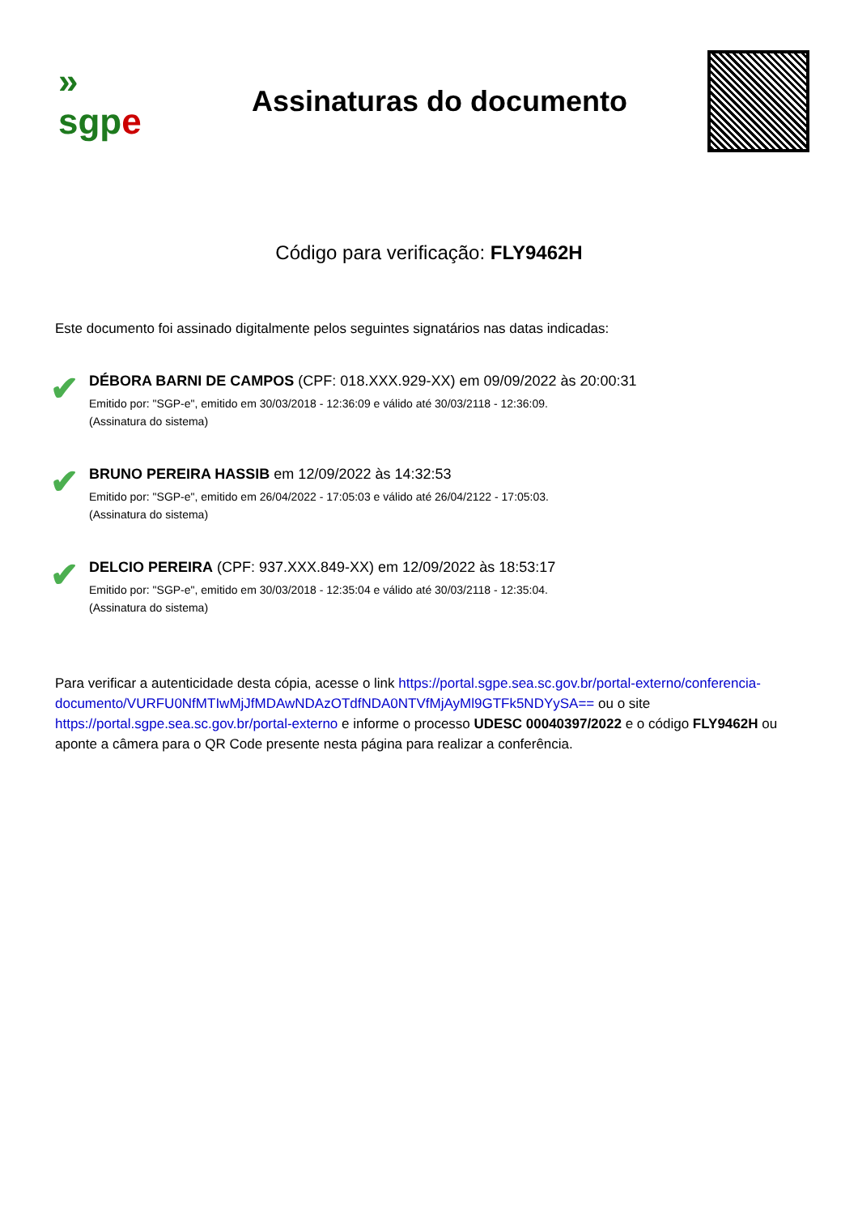»
sgpe
Assinaturas do documento
Código para verificação: FLY9462H
Este documento foi assinado digitalmente pelos seguintes signatários nas datas indicadas:
✔
DÉBORA BARNI DE CAMPOS (CPF: 018.XXX.929-XX) em 09/09/2022 às 20:00:31
Emitido por: "SGP-e", emitido em 30/03/2018 - 12:36:09 e válido até 30/03/2118 - 12:36:09.
(Assinatura do sistema)
✔
BRUNO PEREIRA HASSIB em 12/09/2022 às 14:32:53
Emitido por: "SGP-e", emitido em 26/04/2022 - 17:05:03 e válido até 26/04/2122 - 17:05:03.
(Assinatura do sistema)
✔
DELCIO PEREIRA (CPF: 937.XXX.849-XX) em 12/09/2022 às 18:53:17
Emitido por: "SGP-e", emitido em 30/03/2018 - 12:35:04 e válido até 30/03/2118 - 12:35:04.
(Assinatura do sistema)
Para verificar a autenticidade desta cópia, acesse o link https://portal.sgpe.sea.sc.gov.br/portal-externo/conferencia-documento/VURFU0NfMTIwMjJfMDAwNDAzOTdfNDA0NTVfMjAyMl9GTFk5NDYySA== ou o site https://portal.sgpe.sea.sc.gov.br/portal-externo e informe o processo UDESC 00040397/2022 e o código FLY9462H ou aponte a câmera para o QR Code presente nesta página para realizar a conferência.